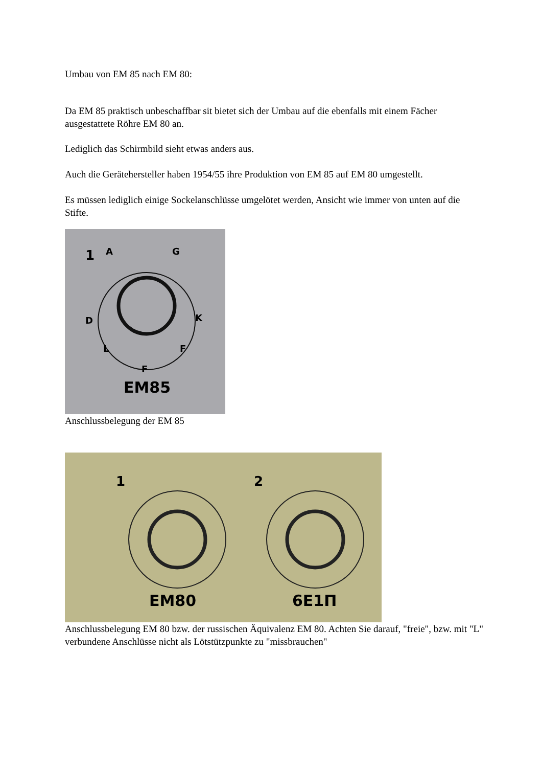Umbau von EM 85 nach EM 80:
Da EM 85 praktisch unbeschaffbar sit bietet sich der Umbau auf die ebenfalls mit einem Fächer ausgestattete Röhre EM 80 an.
Lediglich das Schirmbild sieht etwas anders aus.
Auch die Gerätehersteller haben 1954/55 ihre Produktion von EM 85 auf EM 80 umgestellt.
Es müssen lediglich einige Sockelanschlüsse umgelötet werden, Ansicht wie immer von unten auf die Stifte.
1
A
G
D
K
L
F
F
EM85
Anschlussbelegung der EM 85
1
2
EM80
6E1П
Anschlussbelegung EM 80 bzw. der russischen Äquivalenz EM 80. Achten Sie darauf, "freie", bzw. mit "L" verbundene Anschlüsse nicht als Lötstützpunkte zu "missbrauchen"